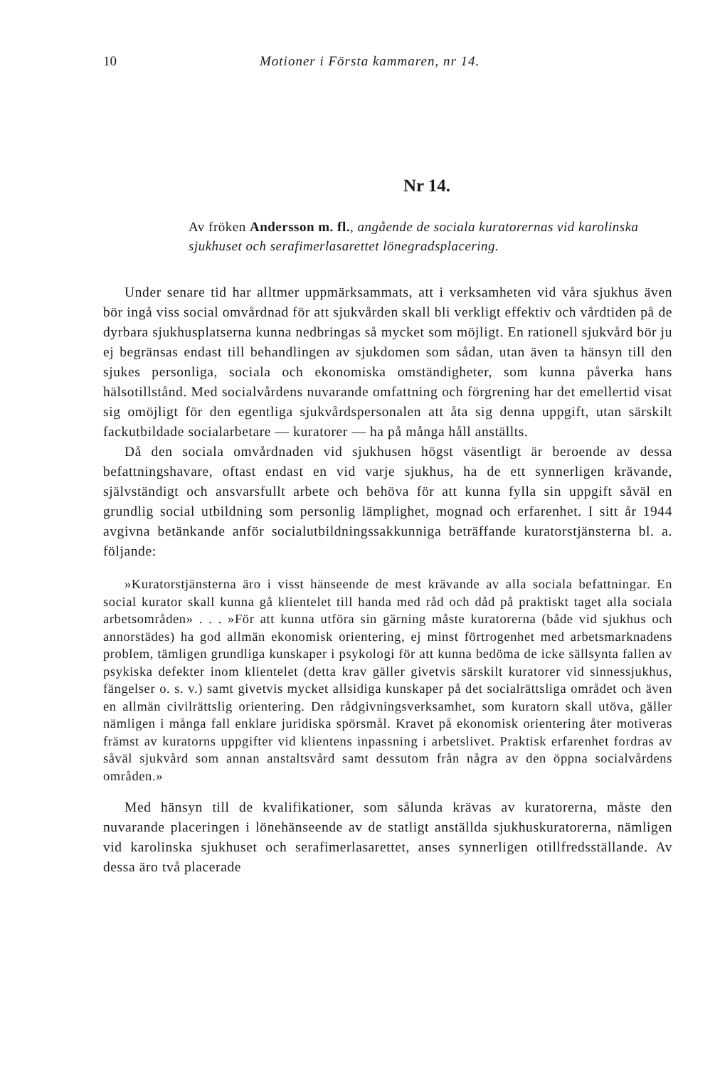10 Motioner i Första kammaren, nr 14.
Nr 14.
Av fröken Andersson m. fl., angående de sociala kuratorernas vid karolinska sjukhuset och serafimerlasarettet lönegradsplacering.
Under senare tid har alltmer uppmärksammats, att i verksamheten vid våra sjukhus även bör ingå viss social omvårdnad för att sjukvården skall bli verkligt effektiv och vårdtiden på de dyrbara sjukhusplatserna kunna nedbringas så mycket som möjligt. En rationell sjukvård bör ju ej begränsas endast till behandlingen av sjukdomen som sådan, utan även ta hänsyn till den sjukes personliga, sociala och ekonomiska omständigheter, som kunna påverka hans hälsotillstånd. Med socialvårdens nuvarande omfattning och förgrening har det emellertid visat sig omöjligt för den egentliga sjukvårdspersonalen att åta sig denna uppgift, utan särskilt fackutbildade socialarbetare — kuratorer — ha på många håll anställts.
Då den sociala omvårdnaden vid sjukhusen högst väsentligt är beroende av dessa befattningshavare, oftast endast en vid varje sjukhus, ha de ett synnerligen krävande, självständigt och ansvarsfullt arbete och behöva för att kunna fylla sin uppgift såväl en grundlig social utbildning som personlig lämplighet, mognad och erfarenhet. I sitt år 1944 avgivna betänkande anför socialutbildningssakkunniga beträffande kuratorstjänsterna bl. a. följande:
»Kuratorstjänsterna äro i visst hänseende de mest krävande av alla sociala befattningar. En social kurator skall kunna gå klientelet till handa med råd och dåd på praktiskt taget alla sociala arbetsområden» . . . »För att kunna utföra sin gärning måste kuratorerna (både vid sjukhus och annorstädes) ha god allmän ekonomisk orientering, ej minst förtrogenhet med arbetsmarknadens problem, tämligen grundliga kunskaper i psykologi för att kunna bedöma de icke sällsynta fallen av psykiska defekter inom klientelet (detta krav gäller givetvis särskilt kuratorer vid sinnessjukhus, fängelser o. s. v.) samt givetvis mycket allsidiga kunskaper på det socialrättsliga området och även en allmän civilrättslig orientering. Den rådgivningsverksamhet, som kuratorn skall utöva, gäller nämligen i många fall enklare juridiska spörsmål. Kravet på ekonomisk orientering åter motiveras främst av kuratorns uppgifter vid klientens inpassning i arbetslivet. Praktisk erfarenhet fordras av såväl sjukvård som annan anstaltsvård samt dessutom från några av den öppna socialvårdens områden.»
Med hänsyn till de kvalifikationer, som sålunda krävas av kuratorerna, måste den nuvarande placeringen i lönehänseende av de statligt anställda sjukhuskuratorerna, nämligen vid karolinska sjukhuset och serafimerlasarettet, anses synnerligen otillfredsställande. Av dessa äro två placerade